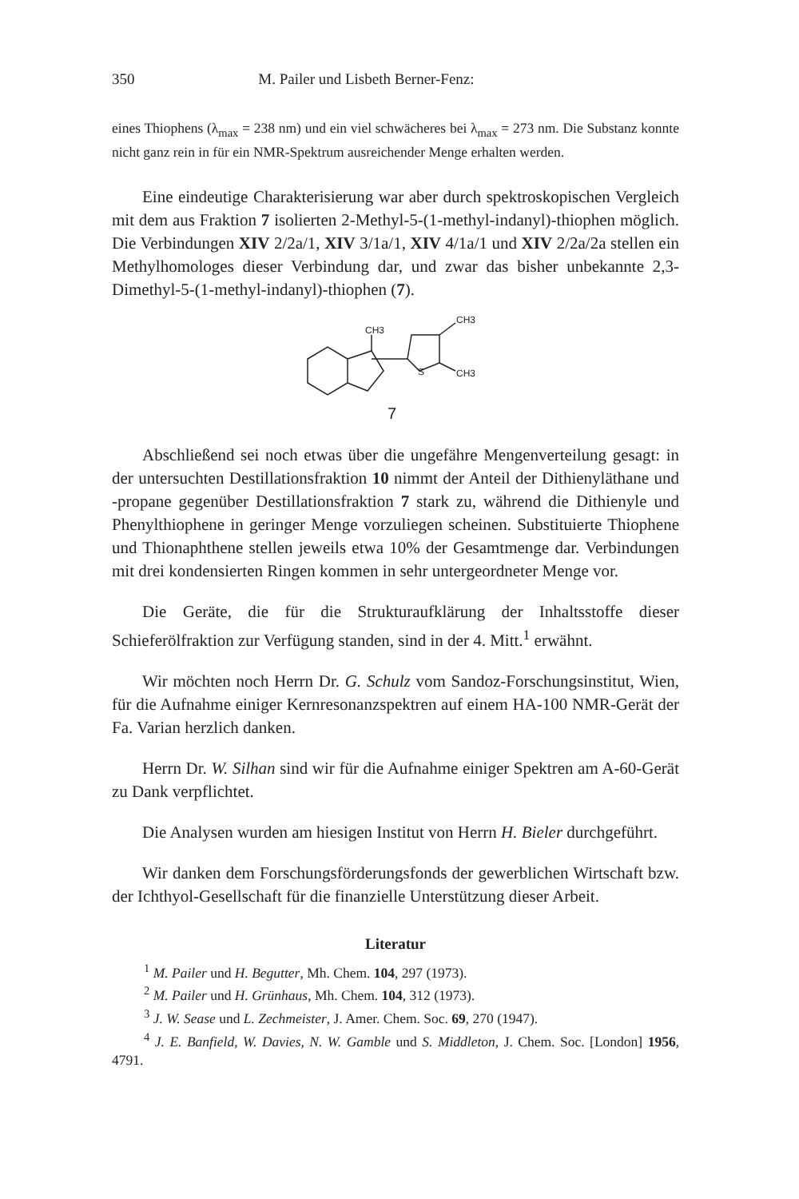350 M. Pailer und Lisbeth Berner-Fenz:
eines Thiophens (λ<sub>max</sub> = 238 nm) und ein viel schwächeres bei λ<sub>max</sub> = 273 nm. Die Substanz konnte nicht ganz rein in für ein NMR-Spektrum ausreichender Menge erhalten werden.
Eine eindeutige Charakterisierung war aber durch spektroskopischen Vergleich mit dem aus Fraktion 7 isolierten 2-Methyl-5-(1-methyl-indanyl)-thiophen möglich. Die Verbindungen XIV 2/2a/1, XIV 3/1a/1, XIV 4/1a/1 und XIV 2/2a/2a stellen ein Methylhomologes dieser Verbindung dar, und zwar das bisher unbekannte 2,3-Dimethyl-5-(1-methyl-indanyl)-thiophen (7).
CH3
CH3
CH3
S
7
Abschließend sei noch etwas über die ungefähre Mengenverteilung gesagt: in der untersuchten Destillationsfraktion 10 nimmt der Anteil der Dithienyläthane und -propane gegenüber Destillationsfraktion 7 stark zu, während die Dithienyle und Phenylthiophene in geringer Menge vorzuliegen scheinen. Substituierte Thiophene und Thionaphthene stellen jeweils etwa 10% der Gesamtmenge dar. Verbindungen mit drei kondensierten Ringen kommen in sehr untergeordneter Menge vor.
Die Geräte, die für die Strukturaufklärung der Inhaltsstoffe dieser Schieferölfraktion zur Verfügung standen, sind in der 4. Mitt.<sup>1</sup> erwähnt.
Wir möchten noch Herrn Dr. G. Schulz vom Sandoz-Forschungsinstitut, Wien, für die Aufnahme einiger Kernresonanzspektren auf einem HA-100 NMR-Gerät der Fa. Varian herzlich danken.
Herrn Dr. W. Silhan sind wir für die Aufnahme einiger Spektren am A-60-Gerät zu Dank verpflichtet.
Die Analysen wurden am hiesigen Institut von Herrn H. Bieler durchgeführt.
Wir danken dem Forschungsförderungsfonds der gewerblichen Wirtschaft bzw. der Ichthyol-Gesellschaft für die finanzielle Unterstützung dieser Arbeit.
Literatur
<sup>1</sup> M. Pailer und H. Begutter, Mh. Chem. 104, 297 (1973).
<sup>2</sup> M. Pailer und H. Grünhaus, Mh. Chem. 104, 312 (1973).
<sup>3</sup> J. W. Sease und L. Zechmeister, J. Amer. Chem. Soc. 69, 270 (1947).
<sup>4</sup> J. E. Banfield, W. Davies, N. W. Gamble und S. Middleton, J. Chem. Soc. [London] 1956, 4791.